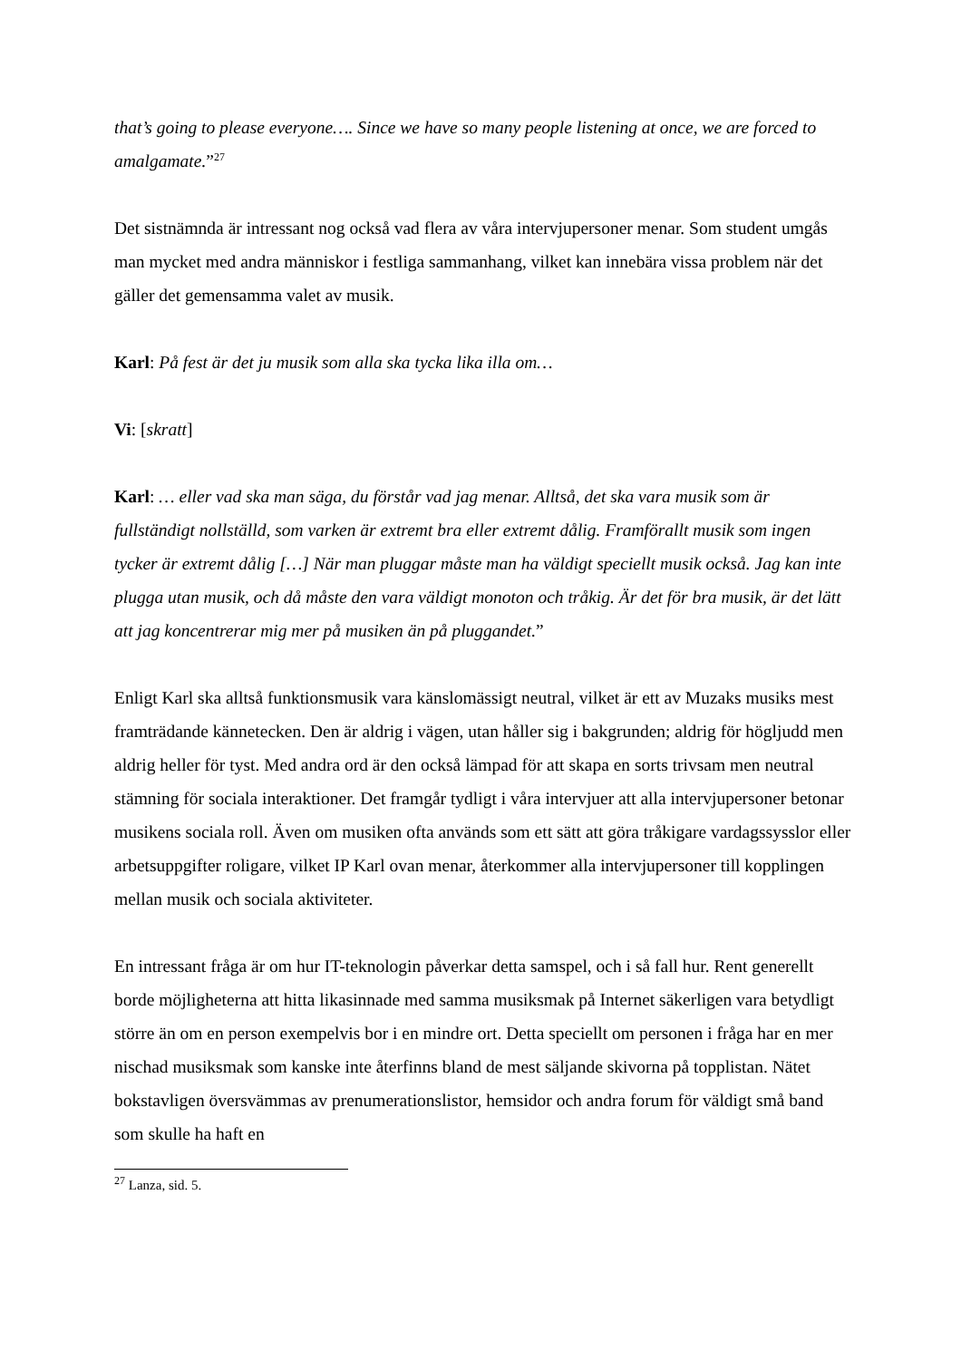that’s going to please everyone…. Since we have so many people listening at once, we are forced to amalgamate.”<sup>27</sup>
Det sistnämnda är intressant nog också vad flera av våra intervjupersoner menar. Som student umgås man mycket med andra människor i festliga sammanhang, vilket kan innebära vissa problem när det gäller det gemensamma valet av musik.
Karl: På fest är det ju musik som alla ska tycka lika illa om…
Vi: [skratt]
Karl: … eller vad ska man säga, du förstår vad jag menar. Alltså, det ska vara musik som är fullständigt nollställd, som varken är extremt bra eller extremt dålig. Framförallt musik som ingen tycker är extremt dålig […] När man pluggar måste man ha väldigt speciellt musik också. Jag kan inte plugga utan musik, och då måste den vara väldigt monoton och tråkig. Är det för bra musik, är det lätt att jag koncentrerar mig mer på musiken än på pluggandet.”
Enligt Karl ska alltså funktionsmusik vara känslomässigt neutral, vilket är ett av Muzaks musiks mest framträdande kännetecken. Den är aldrig i vägen, utan håller sig i bakgrunden; aldrig för högljudd men aldrig heller för tyst. Med andra ord är den också lämpad för att skapa en sorts trivsam men neutral stämning för sociala interaktioner. Det framgår tydligt i våra intervjuer att alla intervjupersoner betonar musikens sociala roll. Även om musiken ofta används som ett sätt att göra tråkigare vardagssysslor eller arbetsuppgifter roligare, vilket IP Karl ovan menar, återkommer alla intervjupersoner till kopplingen mellan musik och sociala aktiviteter.
En intressant fråga är om hur IT-teknologin påverkar detta samspel, och i så fall hur. Rent generellt borde möjligheterna att hitta likasinnade med samma musiksmak på Internet säkerligen vara betydligt större än om en person exempelvis bor i en mindre ort. Detta speciellt om personen i fråga har en mer nischad musiksmak som kanske inte återfinns bland de mest säljande skivorna på topplistan. Nätet bokstavligen översvämmas av prenumerationslistor, hemsidor och andra forum för väldigt små band som skulle ha haft en
<sup>27</sup> Lanza, sid. 5.